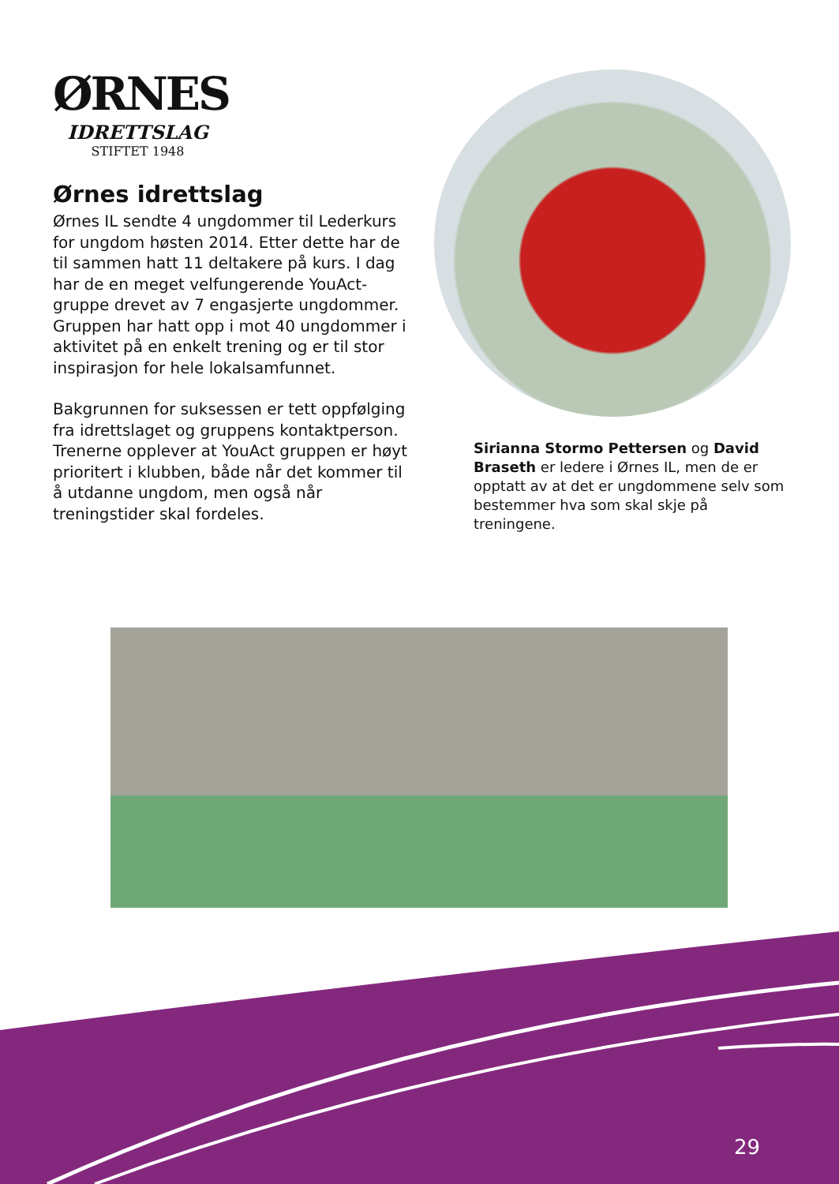ØRNES
IDRETTSLAG
STIFTET 1948
Ørnes idrettslag
Ørnes IL sendte 4 ungdommer til Lederkurs for ungdom høsten 2014. Etter dette har de til sammen hatt 11 deltakere på kurs. I dag har de en meget velfungerende YouAct-gruppe drevet av 7 engasjerte ungdommer. Gruppen har hatt opp i mot 40 ungdommer i aktivitet på en enkelt trening og er til stor inspirasjon for hele lokalsamfunnet.
Bakgrunnen for suksessen er tett oppfølging fra idrettslaget og gruppens kontaktperson. Trenerne opplever at YouAct gruppen er høyt prioritert i klubben, både når det kommer til å utdanne ungdom, men også når treningstider skal fordeles.
Sirianna Stormo Pettersen og David Braseth er ledere i Ørnes IL, men de er opptatt av at det er ungdommene selv som bestemmer hva som skal skje på treningene.
29